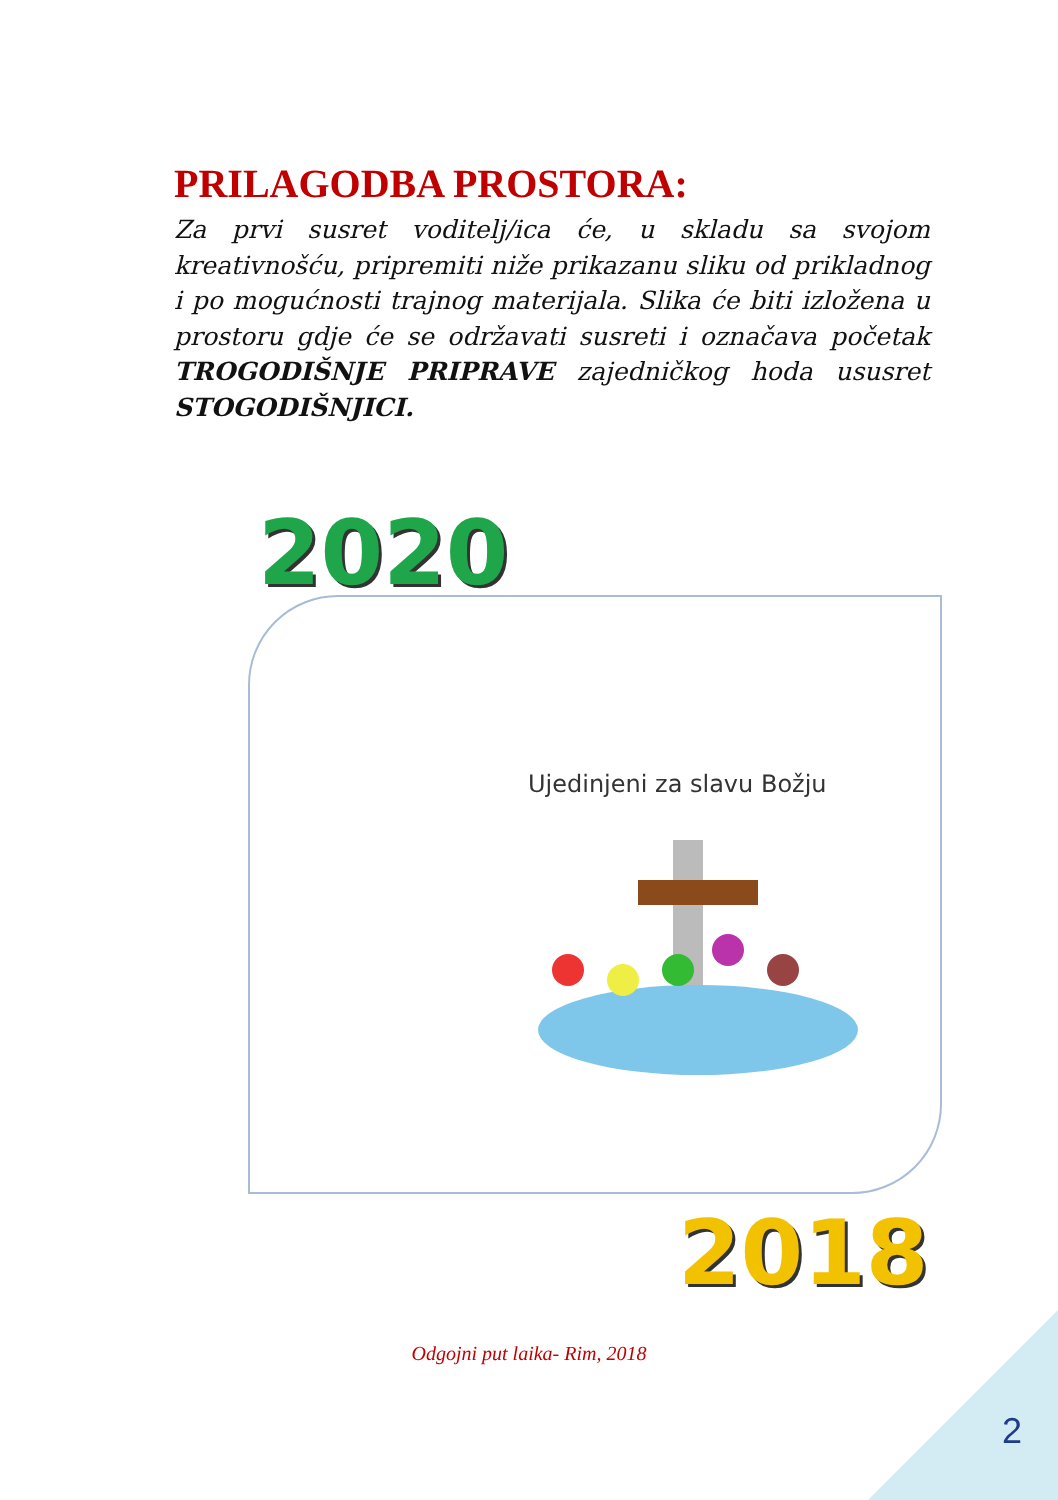PRILAGODBA PROSTORA:
Za prvi susret voditelj/ica će, u skladu sa svojom kreativnošću, pripremiti niže prikazanu sliku od prikladnog i po mogućnosti trajnog materijala. Slika će biti izložena u prostoru gdje će se održavati susreti i označava početak TROGODIŠNJE PRIPRAVE zajedničkog hoda ususret STOGODIŠNJICI.
2020
Ujedinjeni za slavu Božju
2018
Odgojni put laika- Rim, 2018
2